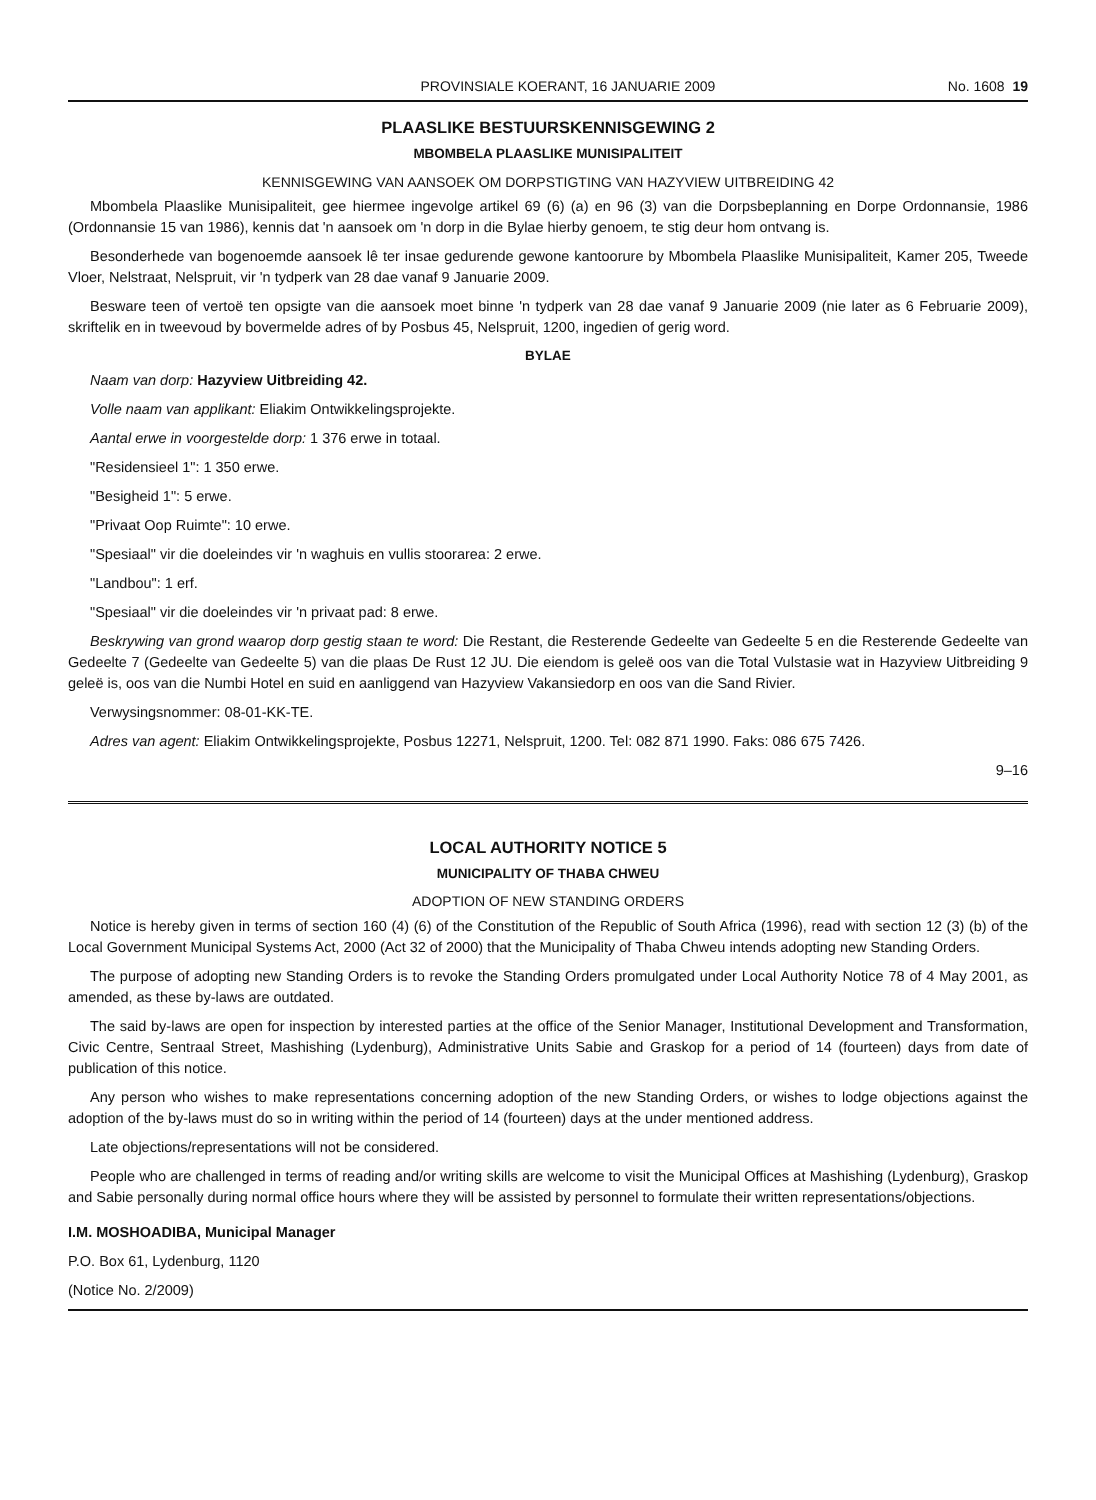PROVINSIALE KOERANT, 16 JANUARIE 2009 No. 1608 19
PLAASLIKE BESTUURSKENNISGEWING 2
MBOMBELA PLAASLIKE MUNISIPALITEIT
KENNISGEWING VAN AANSOEK OM DORPSTIGTING VAN HAZYVIEW UITBREIDING 42
Mbombela Plaaslike Munisipaliteit, gee hiermee ingevolge artikel 69 (6) (a) en 96 (3) van die Dorpsbeplanning en Dorpe Ordonnansie, 1986 (Ordonnansie 15 van 1986), kennis dat 'n aansoek om 'n dorp in die Bylae hierby genoem, te stig deur hom ontvang is.
Besonderhede van bogenoemde aansoek lê ter insae gedurende gewone kantoorure by Mbombela Plaaslike Munisipaliteit, Kamer 205, Tweede Vloer, Nelstraat, Nelspruit, vir 'n tydperk van 28 dae vanaf 9 Januarie 2009.
Besware teen of vertoë ten opsigte van die aansoek moet binne 'n tydperk van 28 dae vanaf 9 Januarie 2009 (nie later as 6 Februarie 2009), skriftelik en in tweevoud by bovermelde adres of by Posbus 45, Nelspruit, 1200, ingedien of gerig word.
BYLAE
Naam van dorp: Hazyview Uitbreiding 42.
Volle naam van applikant: Eliakim Ontwikkelingsprojekte.
Aantal erwe in voorgestelde dorp: 1 376 erwe in totaal.
"Residensieel 1": 1 350 erwe.
"Besigheid 1": 5 erwe.
"Privaat Oop Ruimte": 10 erwe.
"Spesiaal" vir die doeleindes vir 'n waghuis en vullis stoorarea: 2 erwe.
"Landbou": 1 erf.
"Spesiaal" vir die doeleindes vir 'n privaat pad: 8 erwe.
Beskrywing van grond waarop dorp gestig staan te word: Die Restant, die Resterende Gedeelte van Gedeelte 5 en die Resterende Gedeelte van Gedeelte 7 (Gedeelte van Gedeelte 5) van die plaas De Rust 12 JU. Die eiendom is geleë oos van die Total Vulstasie wat in Hazyview Uitbreiding 9 geleë is, oos van die Numbi Hotel en suid en aanliggend van Hazyview Vakansiedorp en oos van die Sand Rivier.
Verwysingsnommer: 08-01-KK-TE.
Adres van agent: Eliakim Ontwikkelingsprojekte, Posbus 12271, Nelspruit, 1200. Tel: 082 871 1990. Faks: 086 675 7426.
9–16
LOCAL AUTHORITY NOTICE 5
MUNICIPALITY OF THABA CHWEU
ADOPTION OF NEW STANDING ORDERS
Notice is hereby given in terms of section 160 (4) (6) of the Constitution of the Republic of South Africa (1996), read with section 12 (3) (b) of the Local Government Municipal Systems Act, 2000 (Act 32 of 2000) that the Municipality of Thaba Chweu intends adopting new Standing Orders.
The purpose of adopting new Standing Orders is to revoke the Standing Orders promulgated under Local Authority Notice 78 of 4 May 2001, as amended, as these by-laws are outdated.
The said by-laws are open for inspection by interested parties at the office of the Senior Manager, Institutional Development and Transformation, Civic Centre, Sentraal Street, Mashishing (Lydenburg), Administrative Units Sabie and Graskop for a period of 14 (fourteen) days from date of publication of this notice.
Any person who wishes to make representations concerning adoption of the new Standing Orders, or wishes to lodge objections against the adoption of the by-laws must do so in writing within the period of 14 (fourteen) days at the under mentioned address.
Late objections/representations will not be considered.
People who are challenged in terms of reading and/or writing skills are welcome to visit the Municipal Offices at Mashishing (Lydenburg), Graskop and Sabie personally during normal office hours where they will be assisted by personnel to formulate their written representations/objections.
I.M. MOSHOADIBA, Municipal Manager
P.O. Box 61, Lydenburg, 1120
(Notice No. 2/2009)